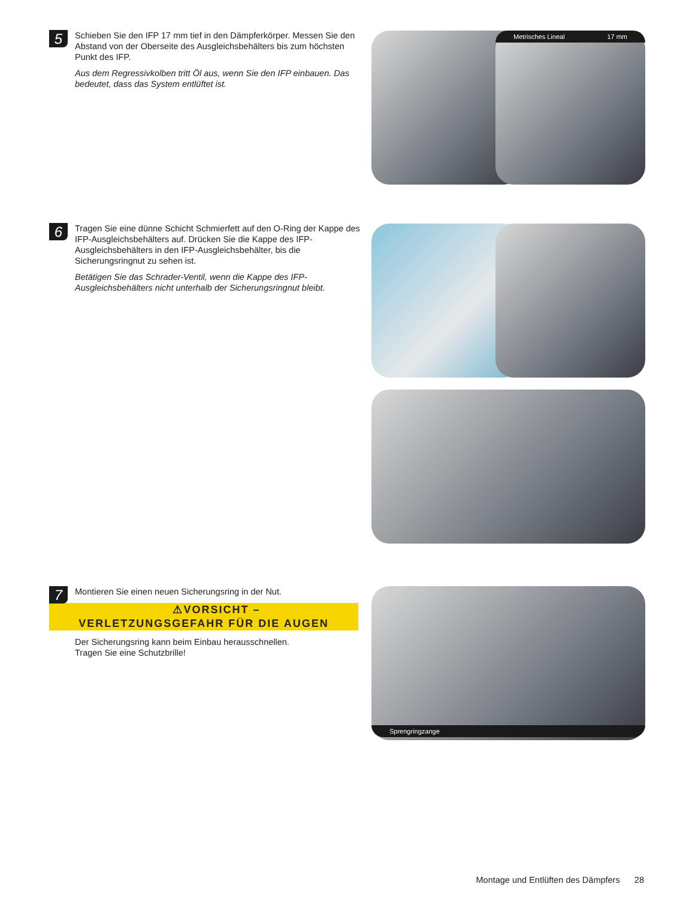5
Schieben Sie den IFP 17 mm tief in den Dämpferkörper. Messen Sie den Abstand von der Oberseite des Ausgleichsbehälters bis zum höchsten Punkt des IFP.
Aus dem Regressivkolben tritt Öl aus, wenn Sie den IFP einbauen. Das bedeutet, dass das System entlüftet ist.
Metrisches Lineal 17 mm
6
Tragen Sie eine dünne Schicht Schmierfett auf den O-Ring der Kappe des IFP-Ausgleichsbehälters auf. Drücken Sie die Kappe des IFP-Ausgleichsbehälters in den IFP-Ausgleichsbehälter, bis die Sicherungsringnut zu sehen ist.
Betätigen Sie das Schrader-Ventil, wenn die Kappe des IFP-Ausgleichsbehälters nicht unterhalb der Sicherungsringnut bleibt.
7
Montieren Sie einen neuen Sicherungsring in der Nut.
⚠VORSICHT –
VERLETZUNGSGEFAHR FÜR DIE AUGEN
Der Sicherungsring kann beim Einbau herausschnellen.
Tragen Sie eine Schutzbrille!
Sprengringzange
Montage und Entlüften des Dämpfers 28